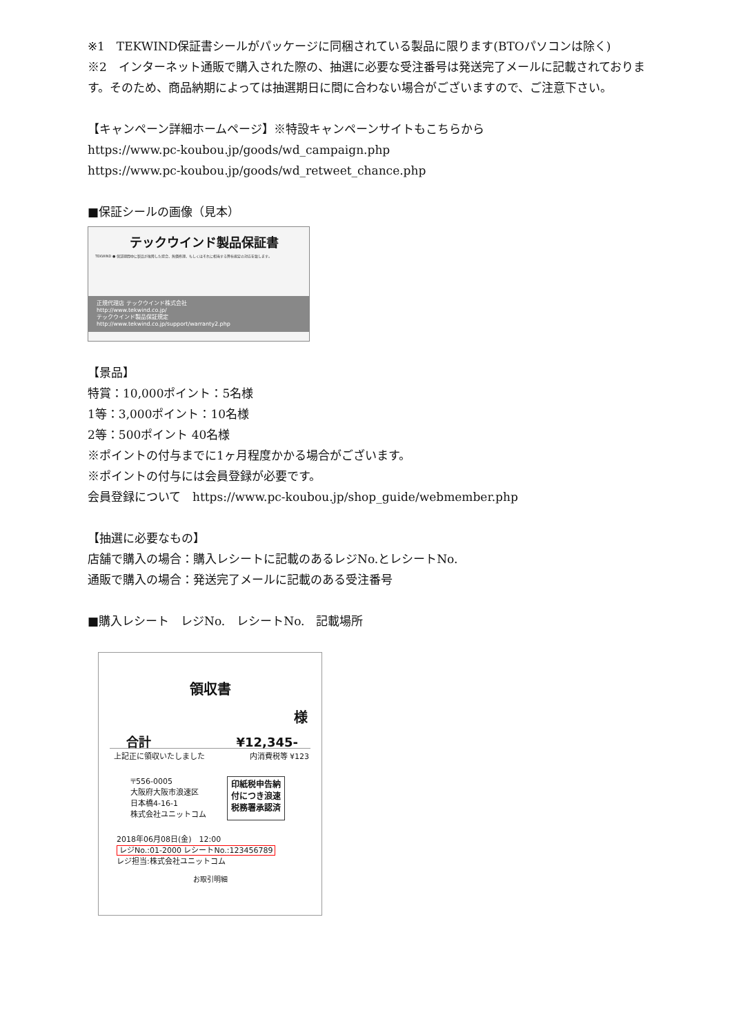※1　TEKWIND保証書シールがパッケージに同梱されている製品に限ります(BTOパソコンは除く)
※2　インターネット通販で購入された際の、抽選に必要な受注番号は発送完了メールに記載されております。そのため、商品納期によっては抽選期日に間に合わない場合がございますので、ご注意下さい。
【キャンペーン詳細ホームページ】※特設キャンペーンサイトもこちらから
https://www.pc-koubou.jp/goods/wd_campaign.php
https://www.pc-koubou.jp/goods/wd_retweet_chance.php
■保証シールの画像（見本）
テックウインド製品保証書
TEKWIND ● 保証期間中に製品が故障した場合、無償修理、もしくはそれに相当する弊社規定の対応を致します。
正規代理店 テックウインド株式会社
http://www.tekwind.co.jp/
テックウインド製品保証規定
http://www.tekwind.co.jp/support/warranty2.php
【景品】
特賞：10,000ポイント：5名様
1等：3,000ポイント：10名様
2等：500ポイント 40名様
※ポイントの付与までに1ヶ月程度かかる場合がございます。
※ポイントの付与には会員登録が必要です。
会員登録について　https://www.pc-koubou.jp/shop_guide/webmember.php
【抽選に必要なもの】
店舗で購入の場合：購入レシートに記載のあるレジNo.とレシートNo.
通販で購入の場合：発送完了メールに記載のある受注番号
■購入レシート　レジNo.　レシートNo.　記載場所
領収書
様
合計 ¥12,345-
上記正に領収いたしました 内消費税等 ¥123
〒556-0005
大阪府大阪市浪速区
日本橋4-16-1
株式会社ユニットコム
印紙税申告納
付につき浪速
税務署承認済
2018年06月08日(金)　12:00
レジNo.:01-2000 レシートNo.:123456789
レジ担当:株式会社ユニットコム
お取引明細